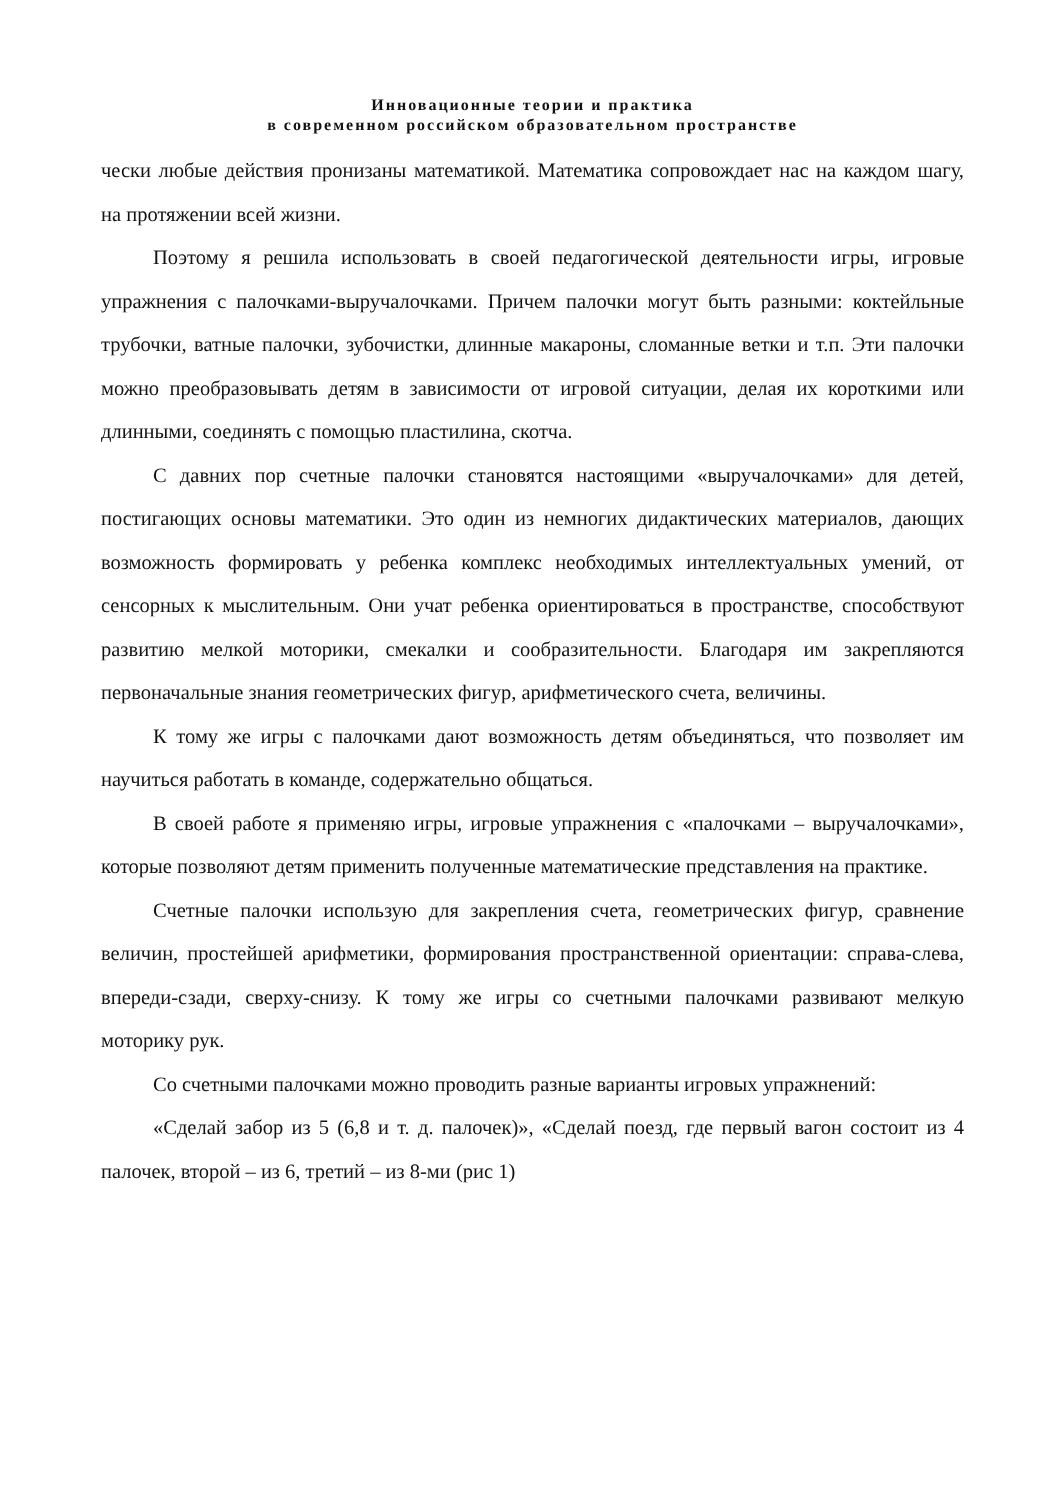Инновационные теории и практика
в современном российском образовательном пространстве
чески любые действия пронизаны математикой. Математика сопровождает нас на каждом шагу, на протяжении всей жизни.
Поэтому я решила использовать в своей педагогической деятельности игры, игровые упражнения с палочками-выручалочками. Причем палочки могут быть разными: коктейльные трубочки, ватные палочки, зубочистки, длинные макароны, сломанные ветки и т.п. Эти палочки можно преобразовывать детям в зависимости от игровой ситуации, делая их короткими или длинными, соединять с помощью пластилина, скотча.
С давних пор счетные палочки становятся настоящими «выручалочками» для детей, постигающих основы математики. Это один из немногих дидактических материалов, дающих возможность формировать у ребенка комплекс необходимых интеллектуальных умений, от сенсорных к мыслительным. Они учат ребенка ориентироваться в пространстве, способствуют развитию мелкой моторики, смекалки и сообразительности. Благодаря им закрепляются первоначальные знания геометрических фигур, арифметического счета, величины.
К тому же игры с палочками дают возможность детям объединяться, что позволяет им научиться работать в команде, содержательно общаться.
В своей работе я применяю игры, игровые упражнения с «палочками – выручалочками», которые позволяют детям применить полученные математические представления на практике.
Счетные палочки использую для закрепления счета, геометрических фигур, сравнение величин, простейшей арифметики, формирования пространственной ориентации: справа-слева, впереди-сзади, сверху-снизу. К тому же игры со счетными палочками развивают мелкую моторику рук.
Со счетными палочками можно проводить разные варианты игровых упражнений:
«Сделай забор из 5 (6,8 и т. д. палочек)», «Сделай поезд, где первый вагон состоит из 4 палочек, второй – из 6, третий – из 8-ми (рис 1)